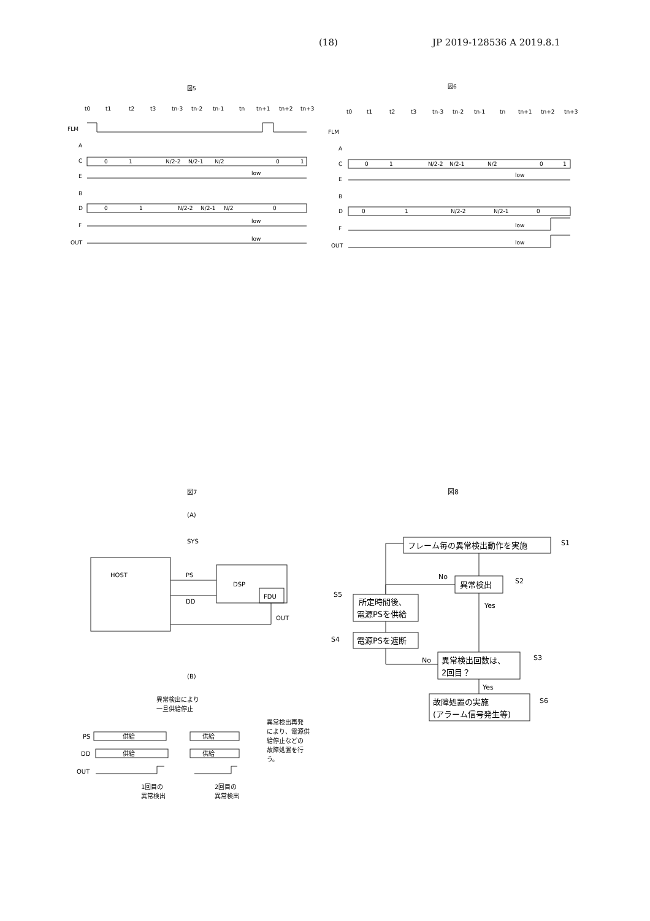(18) JP 2019-128536 A 2019.8.1
図5
t0
t1
t2
t3
tn-3
tn-2
tn-1
tn
tn+1
tn+2
tn+3
FLM
A
C
E
B
D
F
OUT
0
1
N/2-2
N/2-1
N/2
0
1
0
1
N/2-2
N/2-1
N/2
0
low
low
low
図6
t0
t1
t2
t3
tn-3
tn-2
tn-1
tn
tn+1
tn+2
tn+3
FLM
A
C
E
B
D
F
OUT
0
1
N/2-2
N/2-1
N/2
0
1
0
1
N/2-2
N/2-1
0
low
low
low
図7
(A)
SYS
HOST
PS
DD
DSP
FDU
OUT
(B)
異常検出により
一旦供給停止
PS
供給
供給
DD
供給
供給
OUT
1回目の
異常検出
2回目の
異常検出
異常検出再発
により、電源供
給停止などの
故障処置を行
う。
図8
フレーム毎の異常検出動作を実施
異常検出
所定時間後、
電源PSを供給
電源PSを遮断
異常検出回数は、
2回目？
故障処置の実施
(アラーム信号発生等)
S1
S2
S3
S4
S5
S6
No
Yes
No
Yes